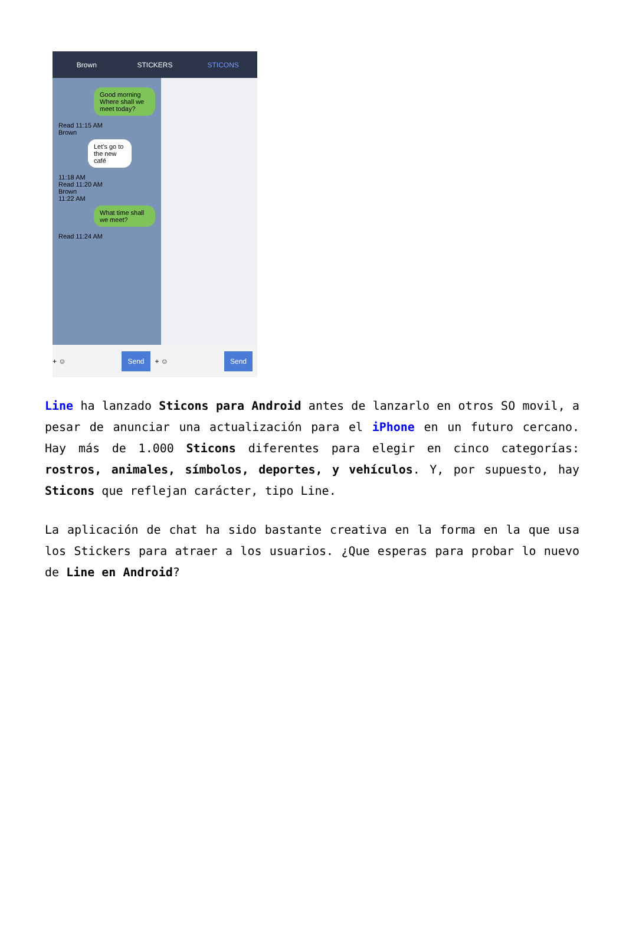Brown STICKERS STICONS
Good morning Where shall we meet today?
Read 11:15 AM
Brown
Let's go to the new café
11:18 AM
Read 11:20 AM
Brown
11:22 AM
What time shall we meet?
Read 11:24 AM
+ ☺ Send + ☺ Send
Line ha lanzado Sticons para Android antes de lanzarlo en otros SO movil, a pesar de anunciar una actualización para el iPhone en un futuro cercano. Hay más de 1.000 Sticons diferentes para elegir en cinco categorías: rostros, animales, símbolos, deportes, y vehículos. Y, por supuesto, hay Sticons que reflejan carácter, tipo Line.
La aplicación de chat ha sido bastante creativa en la forma en la que usa los Stickers para atraer a los usuarios. ¿Que esperas para probar lo nuevo de Line en Android?